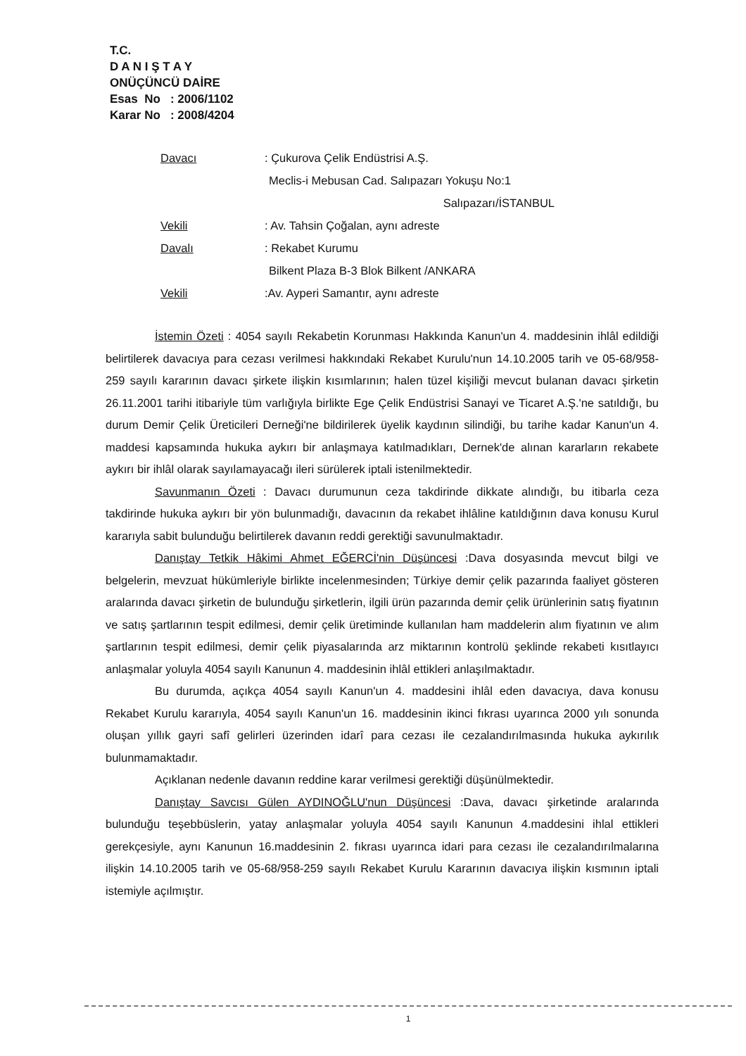T.C.
D A N I Ş T A Y
ONÜÇÜNCÜ DAİRE
Esas No : 2006/1102
Karar No : 2008/4204
Davacı: Çukurova Çelik Endüstrisi A.Ş.
Meclis-i Mebusan Cad. Salıpazarı Yokuşu No:1
Salıpazarı/İSTANBUL
Vekili: Av. Tahsin Çoğalan, aynı adreste
Davalı: Rekabet Kurumu
Bilkent Plaza B-3 Blok Bilkent /ANKARA
Vekili:Av. Ayperi Samantır, aynı adreste
İstemin Özeti : 4054 sayılı Rekabetin Korunması Hakkında Kanun'un 4. maddesinin ihlâl edildiği belirtilerek davacıya para cezası verilmesi hakkındaki Rekabet Kurulu'nun 14.10.2005 tarih ve 05-68/958-259 sayılı kararının davacı şirkete ilişkin kısımlarının; halen tüzel kişiliği mevcut bulanan davacı şirketin 26.11.2001 tarihi itibariyle tüm varlığıyla birlikte Ege Çelik Endüstrisi Sanayi ve Ticaret A.Ş.'ne satıldığı, bu durum Demir Çelik Üreticileri Derneği'ne bildirilerek üyelik kaydının silindiği, bu tarihe kadar Kanun'un 4. maddesi kapsamında hukuka aykırı bir anlaşmaya katılmadıkları, Dernek'de alınan kararların rekabete aykırı bir ihlâl olarak sayılamayacağı ileri sürülerek iptali istenilmektedir.
Savunmanın Özeti : Davacı durumunun ceza takdirinde dikkate alındığı, bu itibarla ceza takdirinde hukuka aykırı bir yön bulunmadığı, davacının da rekabet ihlâline katıldığının dava konusu Kurul kararıyla sabit bulunduğu belirtilerek davanın reddi gerektiği savunulmaktadır.
Danıştay Tetkik Hâkimi Ahmet EĞERCİ'nin Düşüncesi :Dava dosyasında mevcut bilgi ve belgelerin, mevzuat hükümleriyle birlikte incelenmesinden; Türkiye demir çelik pazarında faaliyet gösteren aralarında davacı şirketin de bulunduğu şirketlerin, ilgili ürün pazarında demir çelik ürünlerinin satış fiyatının ve satış şartlarının tespit edilmesi, demir çelik üretiminde kullanılan ham maddelerin alım fiyatının ve alım şartlarının tespit edilmesi, demir çelik piyasalarında arz miktarının kontrolü şeklinde rekabeti kısıtlayıcı anlaşmalar yoluyla 4054 sayılı Kanunun 4. maddesinin ihlâl ettikleri anlaşılmaktadır.
Bu durumda, açıkça 4054 sayılı Kanun'un 4. maddesini ihlâl eden davacıya, dava konusu Rekabet Kurulu kararıyla, 4054 sayılı Kanun'un 16. maddesinin ikinci fıkrası uyarınca 2000 yılı sonunda oluşan yıllık gayri safî gelirleri üzerinden idarî para cezası ile cezalandırılmasında hukuka aykırılık bulunmamaktadır.
Açıklanan nedenle davanın reddine karar verilmesi gerektiği düşünülmektedir.
Danıştay Savcısı Gülen AYDINOĞLU'nun Düşüncesi :Dava, davacı şirketinde aralarında bulunduğu teşebbüslerin, yatay anlaşmalar yoluyla 4054 sayılı Kanunun 4.maddesini ihlal ettikleri gerekçesiyle, aynı Kanunun 16.maddesinin 2. fıkrası uyarınca idari para cezası ile cezalandırılmalarına ilişkin 14.10.2005 tarih ve 05-68/958-259 sayılı Rekabet Kurulu Kararının davacıya ilişkin kısmının iptali istemiyle açılmıştır.
1